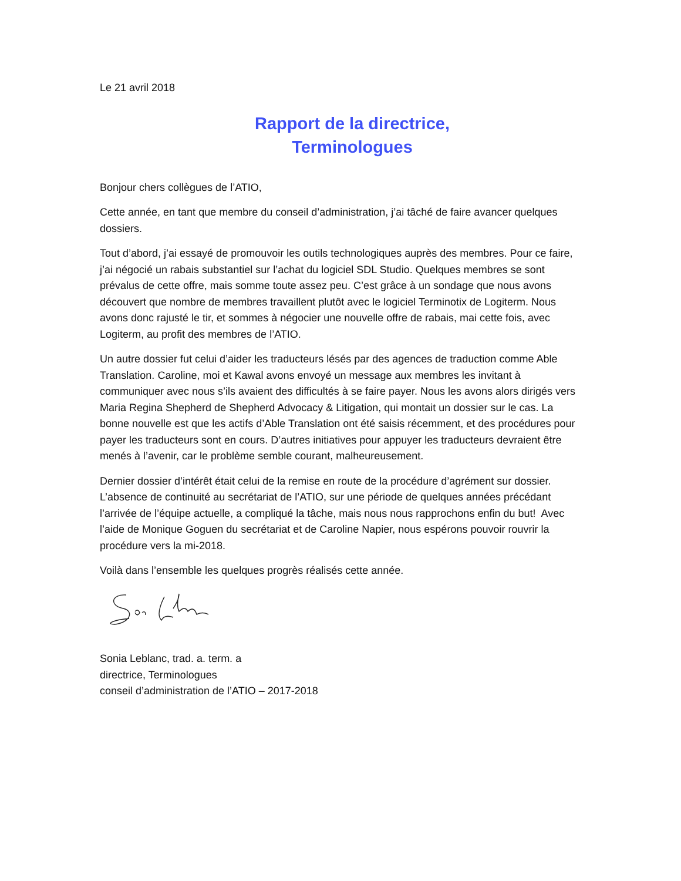Le 21 avril 2018
Rapport de la directrice,
Terminologues
Bonjour chers collègues de l’ATIO,
Cette année, en tant que membre du conseil d’administration, j’ai tâché de faire avancer quelques dossiers.
Tout d’abord, j’ai essayé de promouvoir les outils technologiques auprès des membres. Pour ce faire, j’ai négocié un rabais substantiel sur l’achat du logiciel SDL Studio. Quelques membres se sont prévalus de cette offre, mais somme toute assez peu. C’est grâce à un sondage que nous avons découvert que nombre de membres travaillent plutôt avec le logiciel Terminotix de Logiterm. Nous avons donc rajusté le tir, et sommes à négocier une nouvelle offre de rabais, mai cette fois, avec Logiterm, au profit des membres de l’ATIO.
Un autre dossier fut celui d’aider les traducteurs lésés par des agences de traduction comme Able Translation. Caroline, moi et Kawal avons envoyé un message aux membres les invitant à communiquer avec nous s’ils avaient des difficultés à se faire payer. Nous les avons alors dirigés vers Maria Regina Shepherd de Shepherd Advocacy & Litigation, qui montait un dossier sur le cas. La bonne nouvelle est que les actifs d’Able Translation ont été saisis récemment, et des procédures pour payer les traducteurs sont en cours. D’autres initiatives pour appuyer les traducteurs devraient être menés à l’avenir, car le problème semble courant, malheureusement.
Dernier dossier d’intérêt était celui de la remise en route de la procédure d’agrément sur dossier. L’absence de continuité au secrétariat de l’ATIO, sur une période de quelques années précédant l’arrivée de l’équipe actuelle, a compliqué la tâche, mais nous nous rapprochons enfin du but! Avec l’aide de Monique Goguen du secrétariat et de Caroline Napier, nous espérons pouvoir rouvrir la procédure vers la mi-2018.
Voilà dans l’ensemble les quelques progrès réalisés cette année.
Sonia Leblanc, trad. a. term. a
directrice, Terminologues
conseil d’administration de l’ATIO – 2017-2018